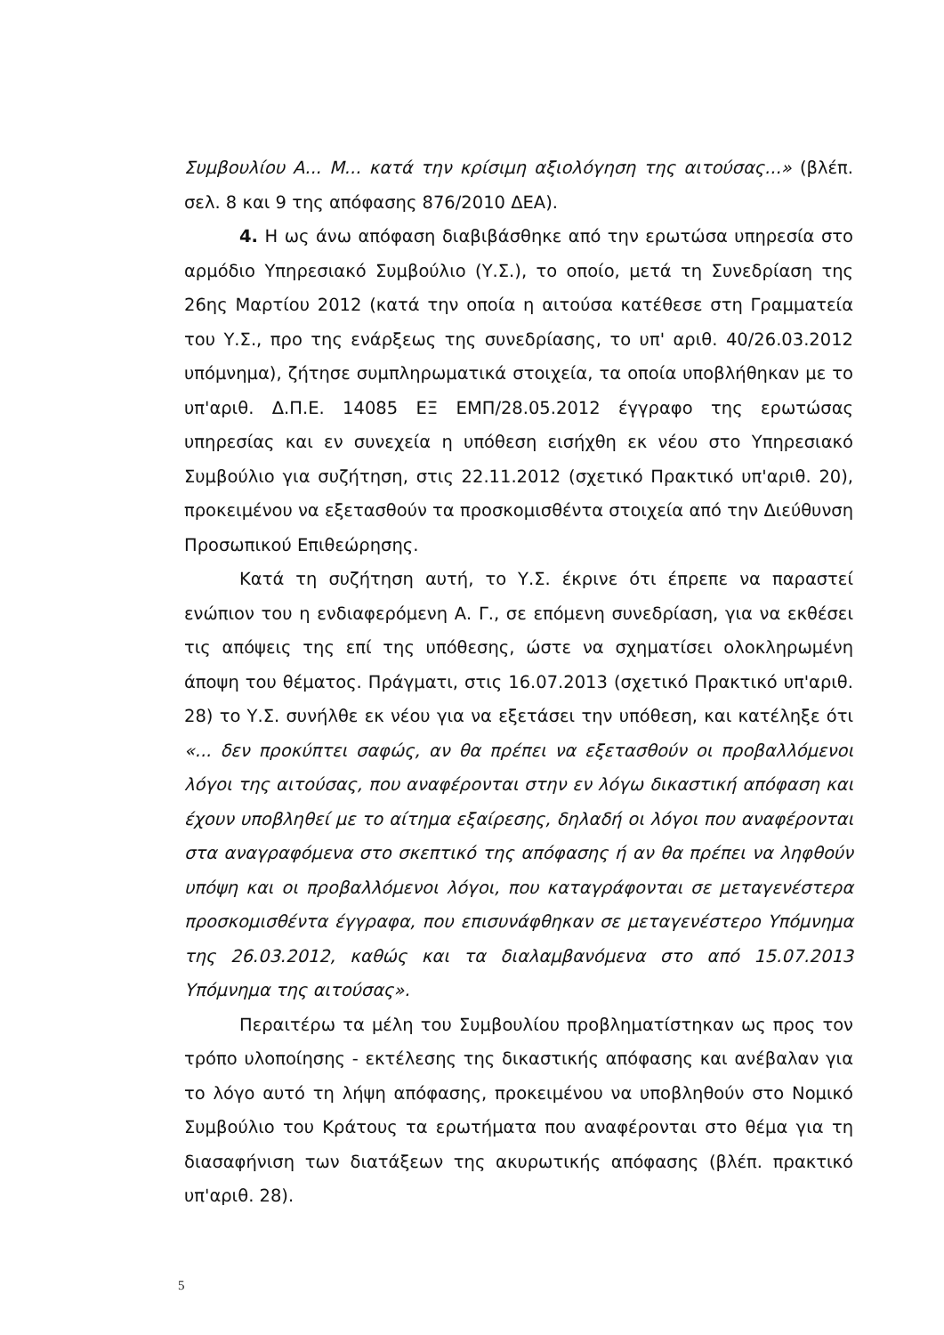Συμβουλίου Α... Μ... κατά την κρίσιμη αξιολόγηση της αιτούσας...» (βλέπ. σελ. 8 και 9 της απόφασης 876/2010 ΔΕΑ).
4. Η ως άνω απόφαση διαβιβάσθηκε από την ερωτώσα υπηρεσία στο αρμόδιο Υπηρεσιακό Συμβούλιο (Υ.Σ.), το οποίο, μετά τη Συνεδρίαση της 26ης Μαρτίου 2012 (κατά την οποία η αιτούσα κατέθεσε στη Γραμματεία του Υ.Σ., προ της ενάρξεως της συνεδρίασης, το υπ' αριθ. 40/26.03.2012 υπόμνημα), ζήτησε συμπληρωματικά στοιχεία, τα οποία υποβλήθηκαν με το υπ'αριθ. Δ.Π.Ε. 14085 ΕΞ ΕΜΠ/28.05.2012 έγγραφο της ερωτώσας υπηρεσίας και εν συνεχεία η υπόθεση εισήχθη εκ νέου στο Υπηρεσιακό Συμβούλιο για συζήτηση, στις 22.11.2012 (σχετικό Πρακτικό υπ'αριθ. 20), προκειμένου να εξετασθούν τα προσκομισθέντα στοιχεία από την Διεύθυνση Προσωπικού Επιθεώρησης.
Κατά τη συζήτηση αυτή, το Υ.Σ. έκρινε ότι έπρεπε να παραστεί ενώπιον του η ενδιαφερόμενη Α. Γ., σε επόμενη συνεδρίαση, για να εκθέσει τις απόψεις της επί της υπόθεσης, ώστε να σχηματίσει ολοκληρωμένη άποψη του θέματος. Πράγματι, στις 16.07.2013 (σχετικό Πρακτικό υπ'αριθ. 28) το Υ.Σ. συνήλθε εκ νέου για να εξετάσει την υπόθεση, και κατέληξε ότι «... δεν προκύπτει σαφώς, αν θα πρέπει να εξετασθούν οι προβαλλόμενοι λόγοι της αιτούσας, που αναφέρονται στην εν λόγω δικαστική απόφαση και έχουν υποβληθεί με το αίτημα εξαίρεσης, δηλαδή οι λόγοι που αναφέρονται στα αναγραφόμενα στο σκεπτικό της απόφασης ή αν θα πρέπει να ληφθούν υπόψη και οι προβαλλόμενοι λόγοι, που καταγράφονται σε μεταγενέστερα προσκομισθέντα έγγραφα, που επισυνάφθηκαν σε μεταγενέστερο Υπόμνημα της 26.03.2012, καθώς και τα διαλαμβανόμενα στο από 15.07.2013 Υπόμνημα της αιτούσας».
Περαιτέρω τα μέλη του Συμβουλίου προβληματίστηκαν ως προς τον τρόπο υλοποίησης - εκτέλεσης της δικαστικής απόφασης και ανέβαλαν για το λόγο αυτό τη λήψη απόφασης, προκειμένου να υποβληθούν στο Νομικό Συμβούλιο του Κράτους τα ερωτήματα που αναφέρονται στο θέμα για τη διασαφήνιση των διατάξεων της ακυρωτικής απόφασης (βλέπ. πρακτικό υπ'αριθ. 28).
5